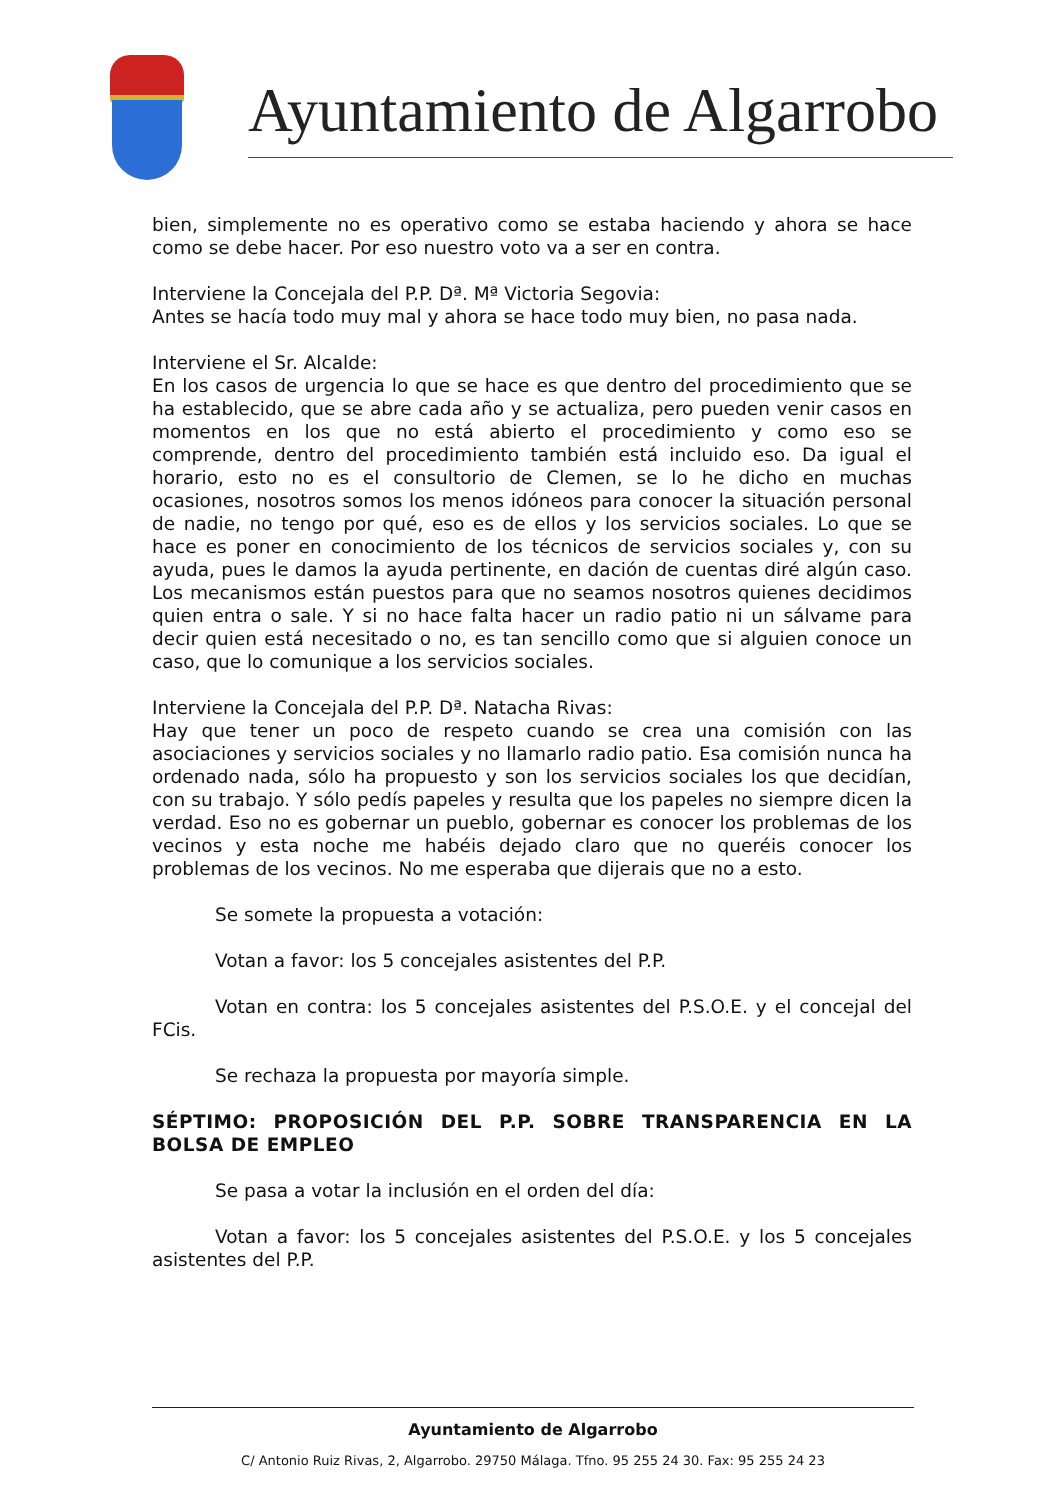Ayuntamiento de Algarrobo
bien, simplemente no es operativo como se estaba haciendo y ahora se hace como se debe hacer. Por eso nuestro voto va a ser en contra.
Interviene la Concejala del P.P. Dª. Mª Victoria Segovia:
Antes se hacía todo muy mal y ahora se hace todo muy bien, no pasa nada.
Interviene el Sr. Alcalde:
En los casos de urgencia lo que se hace es que dentro del procedimiento que se ha establecido, que se abre cada año y se actualiza, pero pueden venir casos en momentos en los que no está abierto el procedimiento y como eso se comprende, dentro del procedimiento también está incluido eso. Da igual el horario, esto no es el consultorio de Clemen, se lo he dicho en muchas ocasiones, nosotros somos los menos idóneos para conocer la situación personal de nadie, no tengo por qué, eso es de ellos y los servicios sociales. Lo que se hace es poner en conocimiento de los técnicos de servicios sociales y, con su ayuda, pues le damos la ayuda pertinente, en dación de cuentas diré algún caso. Los mecanismos están puestos para que no seamos nosotros quienes decidimos quien entra o sale. Y si no hace falta hacer un radio patio ni un sálvame para decir quien está necesitado o no, es tan sencillo como que si alguien conoce un caso, que lo comunique a los servicios sociales.
Interviene la Concejala del P.P. Dª. Natacha Rivas:
Hay que tener un poco de respeto cuando se crea una comisión con las asociaciones y servicios sociales y no llamarlo radio patio. Esa comisión nunca ha ordenado nada, sólo ha propuesto y son los servicios sociales los que decidían, con su trabajo. Y sólo pedís papeles y resulta que los papeles no siempre dicen la verdad. Eso no es gobernar un pueblo, gobernar es conocer los problemas de los vecinos y esta noche me habéis dejado claro que no queréis conocer los problemas de los vecinos. No me esperaba que dijerais que no a esto.
Se somete la propuesta a votación:
Votan a favor: los 5 concejales asistentes del P.P.
Votan en contra: los 5 concejales asistentes del P.S.O.E. y el concejal del FCis.
Se rechaza la propuesta por mayoría simple.
SÉPTIMO: PROPOSICIÓN DEL P.P. SOBRE TRANSPARENCIA EN LA BOLSA DE EMPLEO
Se pasa a votar la inclusión en el orden del día:
Votan a favor: los 5 concejales asistentes del P.S.O.E. y los 5 concejales asistentes del P.P.
Ayuntamiento de Algarrobo
C/ Antonio Ruiz Rivas, 2, Algarrobo. 29750 Málaga. Tfno. 95 255 24 30. Fax: 95 255 24 23